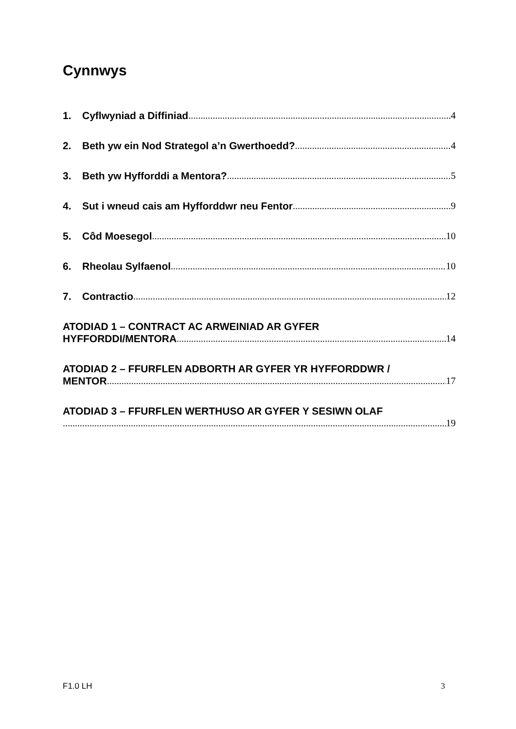Cynnwys
1. Cyflwyniad a Diffiniad 4
2. Beth yw ein Nod Strategol a’n Gwerthoedd? 4
3. Beth yw Hyfforddi a Mentora? 5
4. Sut i wneud cais am Hyfforddwr neu Fentor 9
5. Côd Moesegol 10
6. Rheolau Sylfaenol 10
7. Contractio 12
ATODIAD 1 – CONTRACT AC ARWEINIAD AR GYFER
HYFFORDDI/MENTORA 14
ATODIAD 2 – FFURFLEN ADBORTH AR GYFER YR HYFFORDDWR /
MENTOR 17
ATODIAD 3 – FFURFLEN WERTHUSO AR GYFER Y SESIWN OLAF
19
F1.0 LH 3